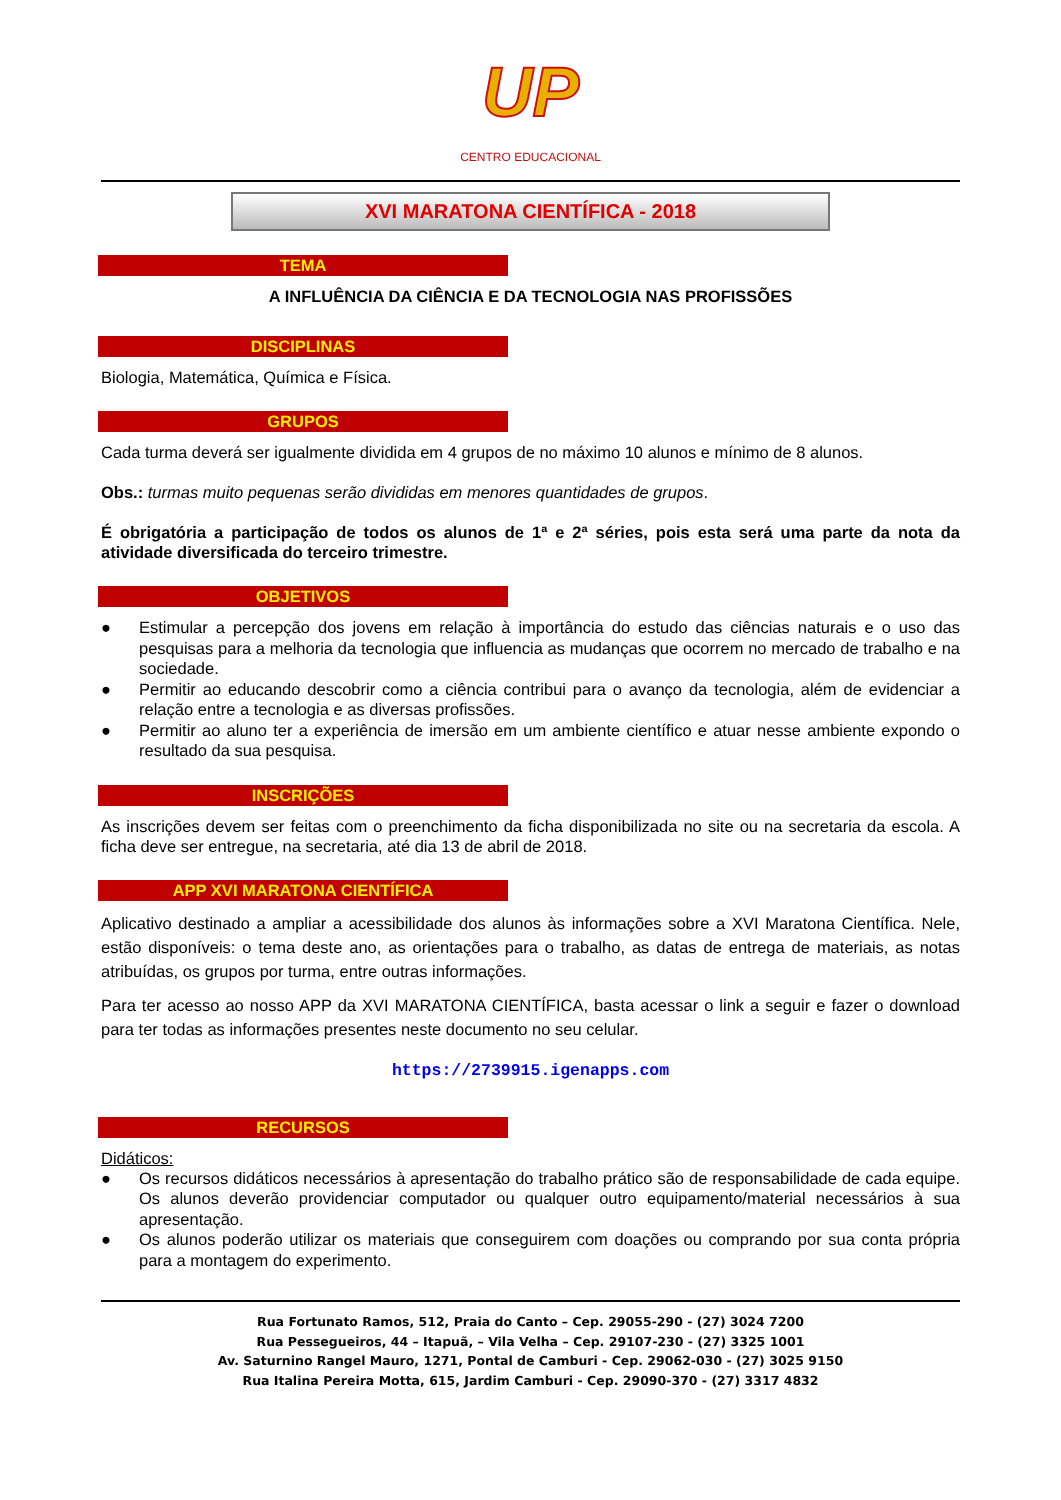UP
CENTRO EDUCACIONAL
XVI MARATONA CIENTÍFICA - 2018
TEMA
A INFLUÊNCIA DA CIÊNCIA E DA TECNOLOGIA NAS PROFISSÕES
DISCIPLINAS
Biologia, Matemática, Química e Física.
GRUPOS
Cada turma deverá ser igualmente dividida em 4 grupos de no máximo 10 alunos e mínimo de 8 alunos.
Obs.: turmas muito pequenas serão divididas em menores quantidades de grupos.
É obrigatória a participação de todos os alunos de 1ª e 2ª séries, pois esta será uma parte da nota da atividade diversificada do terceiro trimestre.
OBJETIVOS
● Estimular a percepção dos jovens em relação à importância do estudo das ciências naturais e o uso das pesquisas para a melhoria da tecnologia que influencia as mudanças que ocorrem no mercado de trabalho e na sociedade.
● Permitir ao educando descobrir como a ciência contribui para o avanço da tecnologia, além de evidenciar a relação entre a tecnologia e as diversas profissões.
● Permitir ao aluno ter a experiência de imersão em um ambiente científico e atuar nesse ambiente expondo o resultado da sua pesquisa.
INSCRIÇÕES
As inscrições devem ser feitas com o preenchimento da ficha disponibilizada no site ou na secretaria da escola. A ficha deve ser entregue, na secretaria, até dia 13 de abril de 2018.
APP XVI MARATONA CIENTÍFICA
Aplicativo destinado a ampliar a acessibilidade dos alunos às informações sobre a XVI Maratona Científica. Nele, estão disponíveis: o tema deste ano, as orientações para o trabalho, as datas de entrega de materiais, as notas atribuídas, os grupos por turma, entre outras informações.
Para ter acesso ao nosso APP da XVI MARATONA CIENTÍFICA, basta acessar o link a seguir e fazer o download para ter todas as informações presentes neste documento no seu celular.
https://2739915.igenapps.com
RECURSOS
Didáticos:
● Os recursos didáticos necessários à apresentação do trabalho prático são de responsabilidade de cada equipe. Os alunos deverão providenciar computador ou qualquer outro equipamento/material necessários à sua apresentação.
● Os alunos poderão utilizar os materiais que conseguirem com doações ou comprando por sua conta própria para a montagem do experimento.
Rua Fortunato Ramos, 512, Praia do Canto – Cep. 29055-290 - (27) 3024 7200
Rua Pessegueiros, 44 – Itapuã, – Vila Velha – Cep. 29107-230 - (27) 3325 1001
Av. Saturnino Rangel Mauro, 1271, Pontal de Camburi - Cep. 29062-030 - (27) 3025 9150
Rua Italina Pereira Motta, 615, Jardim Camburi - Cep. 29090-370 - (27) 3317 4832